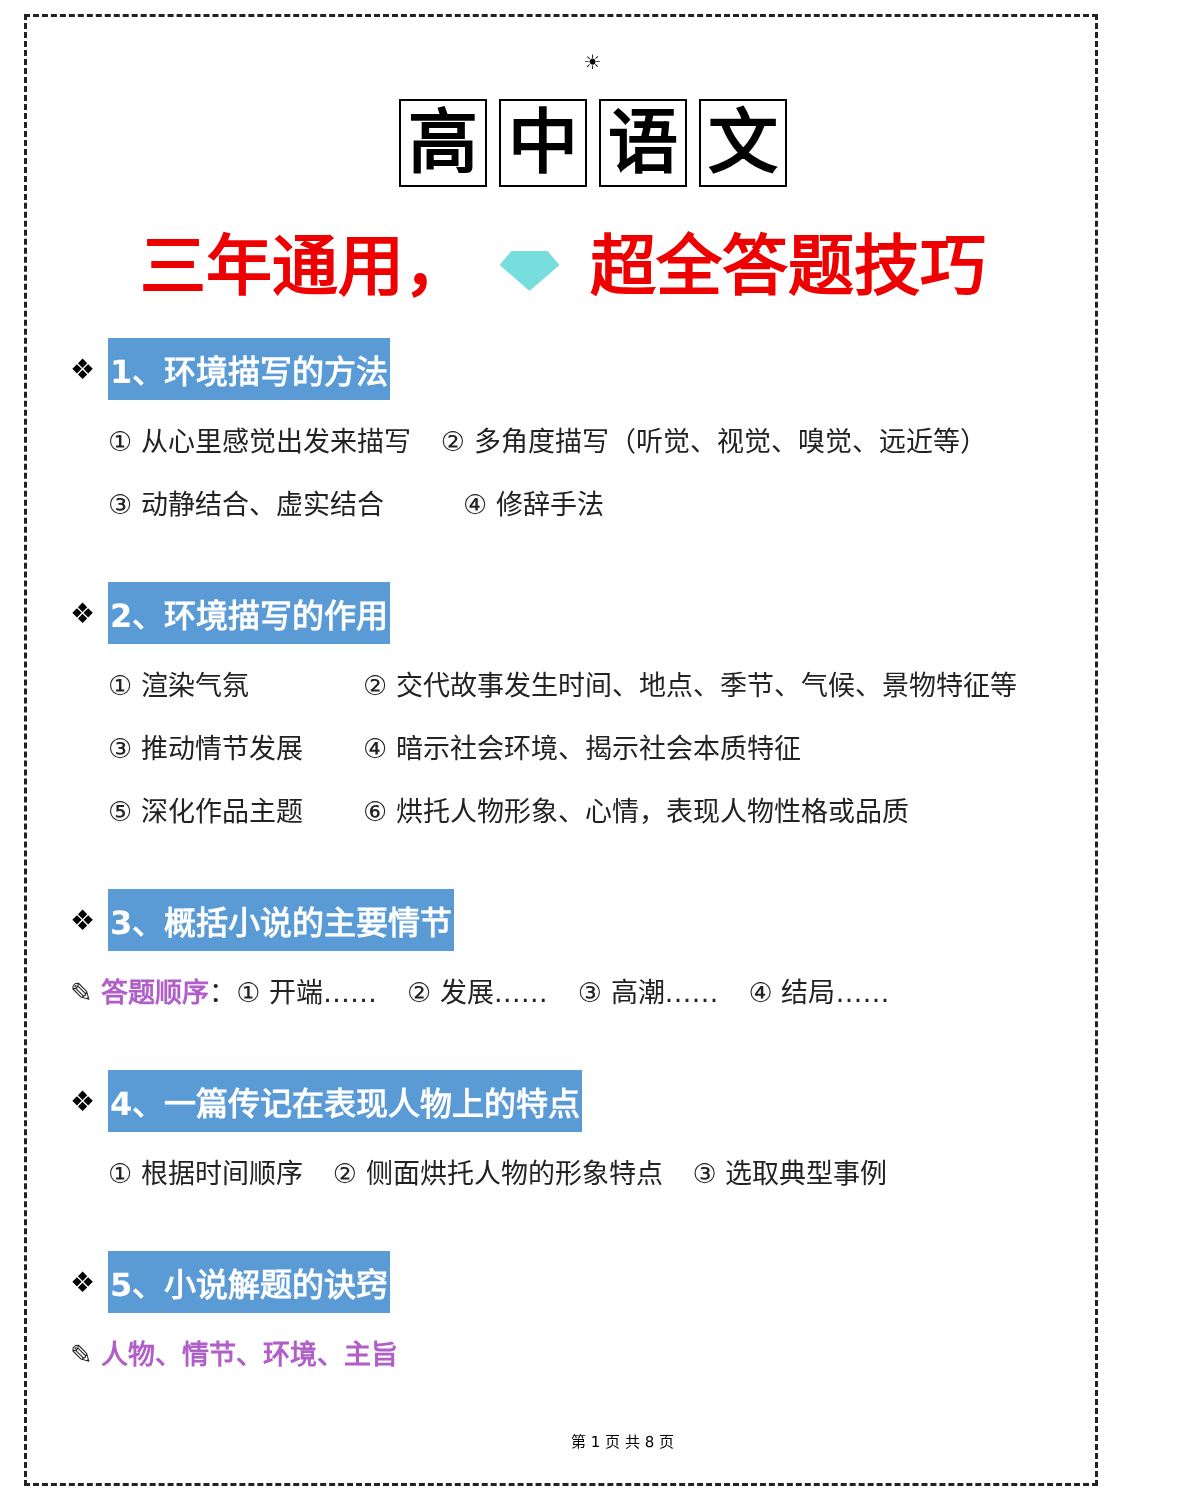☀
高中语文
三年通用， 超全答题技巧
❖ 1、环境描写的方法
① 从心里感觉出发来描写 ② 多角度描写（听觉、视觉、嗅觉、远近等）
③ 动静结合、虚实结合 ④ 修辞手法
❖ 2、环境描写的作用
① 渲染气氛 ② 交代故事发生时间、地点、季节、气候、景物特征等
③ 推动情节发展 ④ 暗示社会环境、揭示社会本质特征
⑤ 深化作品主题 ⑥ 烘托人物形象、心情，表现人物性格或品质
❖ 3、概括小说的主要情节
✎ 答题顺序：① 开端…… ② 发展…… ③ 高潮…… ④ 结局……
❖ 4、一篇传记在表现人物上的特点
① 根据时间顺序 ② 侧面烘托人物的形象特点 ③ 选取典型事例
❖ 5、小说解题的诀窍
✎ 人物、情节、环境、主旨
第 1 页 共 8 页